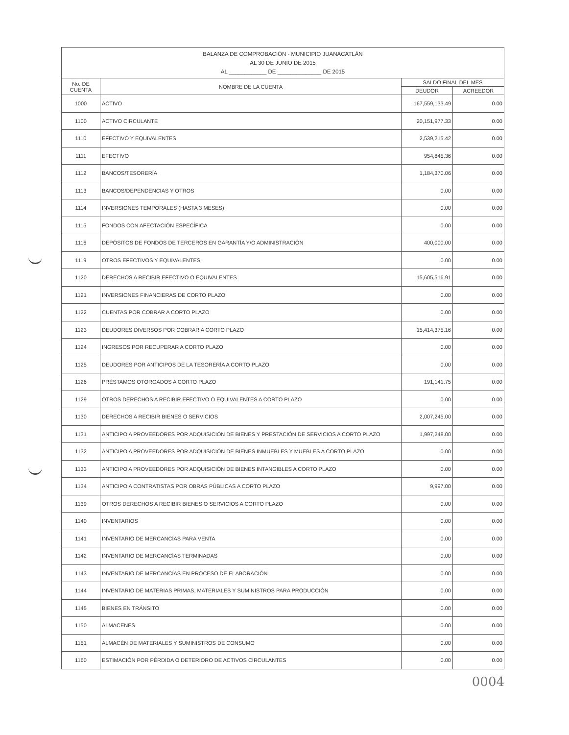| BALANZA DE COMPROBACIÓN - MUNICIPIO JUANACATLÁN AL 30 DE JUNIO DE 2015 AL ____________ DE ______________ DE 2015 | | | |
| --- | --- | --- | --- |
| No. DE CUENTA | NOMBRE DE LA CUENTA | SALDO FINAL DEL MES | |
| | | DEUDOR | ACREEDOR |
| 1000 | ACTIVO | 167,559,133.49 | 0.00 |
| 1100 | ACTIVO CIRCULANTE | 20,151,977.33 | 0.00 |
| 1110 | EFECTIVO Y EQUIVALENTES | 2,539,215.42 | 0.00 |
| 1111 | EFECTIVO | 954,845.36 | 0.00 |
| 1112 | BANCOS/TESORERÍA | 1,184,370.06 | 0.00 |
| 1113 | BANCOS/DEPENDENCIAS Y OTROS | 0.00 | 0.00 |
| 1114 | INVERSIONES TEMPORALES (HASTA 3 MESES) | 0.00 | 0.00 |
| 1115 | FONDOS CON AFECTACIÓN ESPECÍFICA | 0.00 | 0.00 |
| 1116 | DEPÓSITOS DE FONDOS DE TERCEROS EN GARANTÍA Y/O ADMINISTRACIÓN | 400,000.00 | 0.00 |
| 1119 | OTROS EFECTIVOS Y EQUIVALENTES | 0.00 | 0.00 |
| 1120 | DERECHOS A RECIBIR EFECTIVO O EQUIVALENTES | 15,605,516.91 | 0.00 |
| 1121 | INVERSIONES FINANCIERAS DE CORTO PLAZO | 0.00 | 0.00 |
| 1122 | CUENTAS POR COBRAR A CORTO PLAZO | 0.00 | 0.00 |
| 1123 | DEUDORES DIVERSOS POR COBRAR A CORTO PLAZO | 15,414,375.16 | 0.00 |
| 1124 | INGRESOS POR RECUPERAR A CORTO PLAZO | 0.00 | 0.00 |
| 1125 | DEUDORES POR ANTICIPOS DE LA TESORERÍA A CORTO PLAZO | 0.00 | 0.00 |
| 1126 | PRÉSTAMOS OTORGADOS A CORTO PLAZO | 191,141.75 | 0.00 |
| 1129 | OTROS DERECHOS A RECIBIR EFECTIVO O EQUIVALENTES A CORTO PLAZO | 0.00 | 0.00 |
| 1130 | DERECHOS A RECIBIR BIENES O SERVICIOS | 2,007,245.00 | 0.00 |
| 1131 | ANTICIPO A PROVEEDORES POR ADQUISICIÓN DE BIENES Y PRESTACIÓN DE SERVICIOS A CORTO PLAZO | 1,997,248.00 | 0.00 |
| 1132 | ANTICIPO A PROVEEDORES POR ADQUISICIÓN DE BIENES INMUEBLES Y MUEBLES A CORTO PLAZO | 0.00 | 0.00 |
| 1133 | ANTICIPO A PROVEEDORES POR ADQUISICIÓN DE BIENES INTANGIBLES A CORTO PLAZO | 0.00 | 0.00 |
| 1134 | ANTICIPO A CONTRATISTAS POR OBRAS PÚBLICAS A CORTO PLAZO | 9,997.00 | 0.00 |
| 1139 | OTROS DERECHOS A RECIBIR BIENES O SERVICIOS A CORTO PLAZO | 0.00 | 0.00 |
| 1140 | INVENTARIOS | 0.00 | 0.00 |
| 1141 | INVENTARIO DE MERCANCÍAS PARA VENTA | 0.00 | 0.00 |
| 1142 | INVENTARIO DE MERCANCÍAS TERMINADAS | 0.00 | 0.00 |
| 1143 | INVENTARIO DE MERCANCÍAS EN PROCESO DE ELABORACIÓN | 0.00 | 0.00 |
| 1144 | INVENTARIO DE MATERIAS PRIMAS, MATERIALES Y SUMINISTROS PARA PRODUCCIÓN | 0.00 | 0.00 |
| 1145 | BIENES EN TRÁNSITO | 0.00 | 0.00 |
| 1150 | ALMACENES | 0.00 | 0.00 |
| 1151 | ALMACÉN DE MATERIALES Y SUMINISTROS DE CONSUMO | 0.00 | 0.00 |
| 1160 | ESTIMACIÓN POR PÉRDIDA O DETERIORO DE ACTIVOS CIRCULANTES | 0.00 | 0.00 |
0004